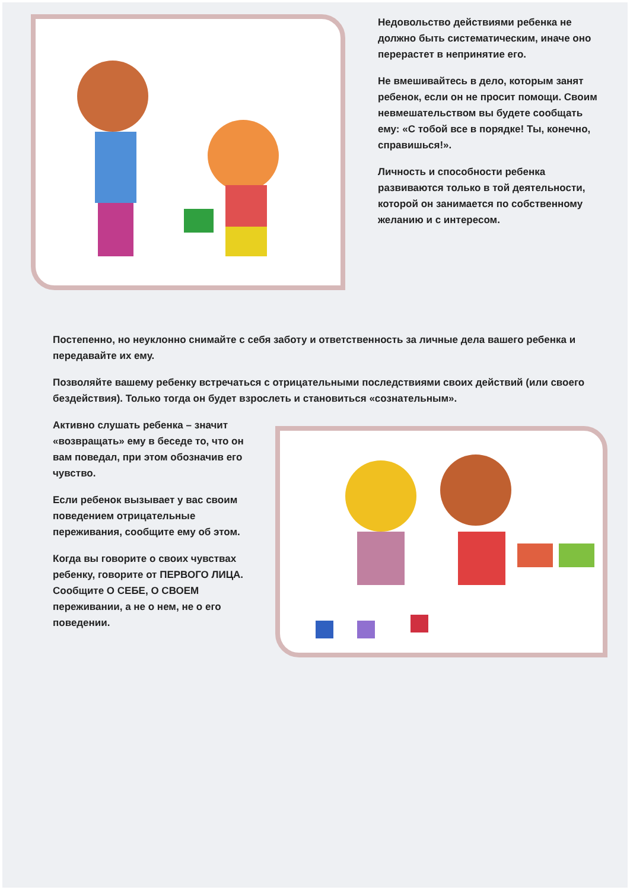Недовольство действиями ребенка не должно быть систематическим, иначе оно перерастет в непринятие его.
Не вмешивайтесь в дело, которым занят ребенок, если он не просит помощи. Своим невмешательством вы будете сообщать ему: «С тобой все в порядке! Ты, конечно, справишься!».
Личность и способности ребенка развиваются только в той деятельности, которой он занимается по собственному желанию и с интересом.
Постепенно, но неуклонно снимайте с себя заботу и ответственность за личные дела вашего ребенка и передавайте их ему.
Позволяйте вашему ребенку встречаться с отрицательными последствиями своих действий (или своего бездействия). Только тогда он будет взрослеть и становиться «сознательным».
Активно слушать ребенка – значит «возвращать» ему в беседе то, что он вам поведал, при этом обозначив его чувство.
Если ребенок вызывает у вас своим поведением отрицательные переживания, сообщите ему об этом.
Когда вы говорите о своих чувствах ребенку, говорите от ПЕРВОГО ЛИЦА. Сообщите О СЕБЕ, О СВОЕМ переживании, а не о нем, не о его поведении.